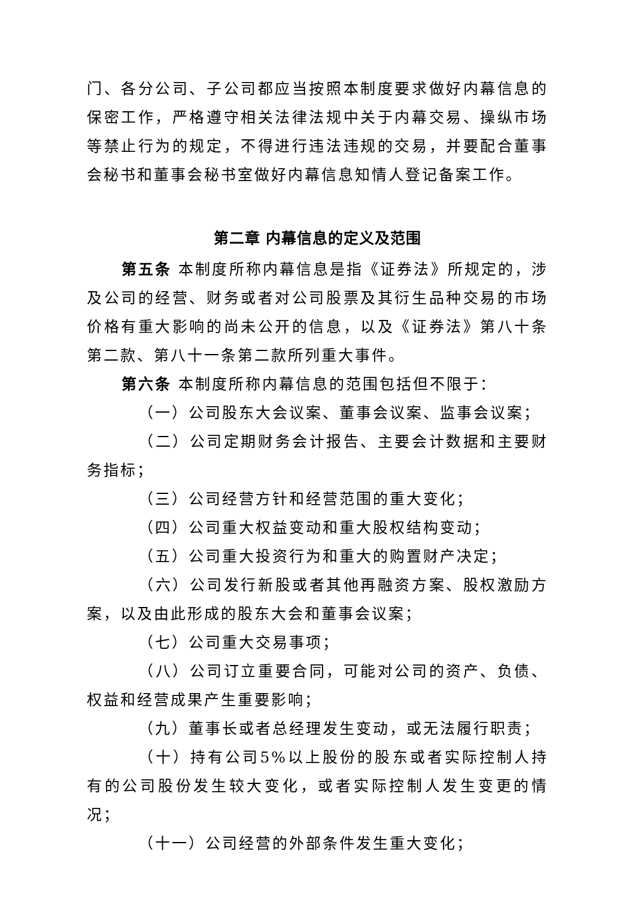门、各分公司、子公司都应当按照本制度要求做好内幕信息的保密工作，严格遵守相关法律法规中关于内幕交易、操纵市场等禁止行为的规定，不得进行违法违规的交易，并要配合董事会秘书和董事会秘书室做好内幕信息知情人登记备案工作。
第二章 内幕信息的定义及范围
第五条 本制度所称内幕信息是指《证券法》所规定的，涉及公司的经营、财务或者对公司股票及其衍生品种交易的市场价格有重大影响的尚未公开的信息，以及《证券法》第八十条第二款、第八十一条第二款所列重大事件。
第六条 本制度所称内幕信息的范围包括但不限于：
（一）公司股东大会议案、董事会议案、监事会议案；
（二）公司定期财务会计报告、主要会计数据和主要财务指标；
（三）公司经营方针和经营范围的重大变化；
（四）公司重大权益变动和重大股权结构变动；
（五）公司重大投资行为和重大的购置财产决定；
（六）公司发行新股或者其他再融资方案、股权激励方案，以及由此形成的股东大会和董事会议案；
（七）公司重大交易事项；
（八）公司订立重要合同，可能对公司的资产、负债、权益和经营成果产生重要影响；
（九）董事长或者总经理发生变动，或无法履行职责；
（十）持有公司5%以上股份的股东或者实际控制人持有的公司股份发生较大变化，或者实际控制人发生变更的情况；
（十一）公司经营的外部条件发生重大变化；